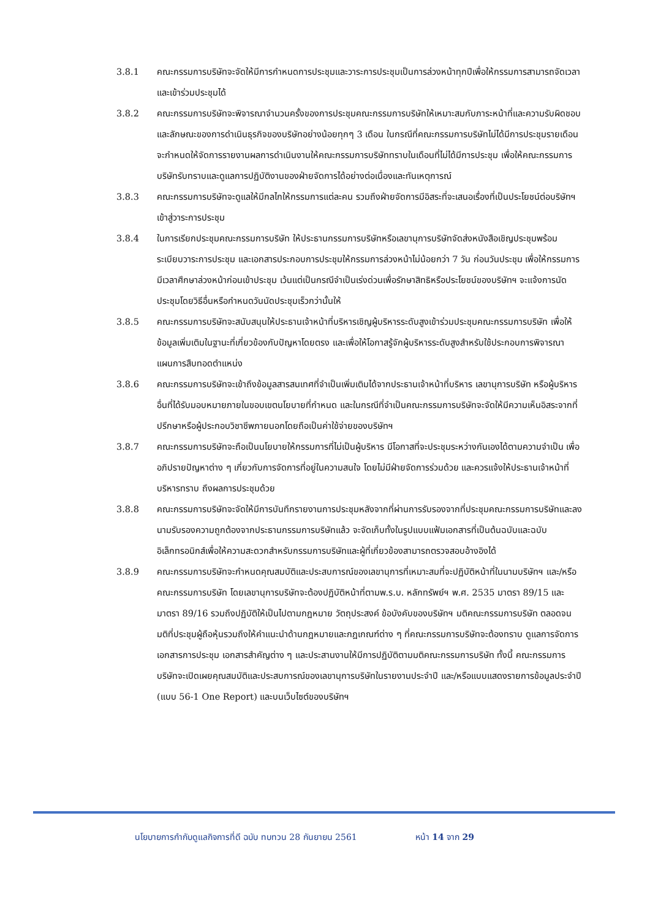3.8.1 คณะกรรมการบริษัทจะจัดให้มีการกำหนดการประชุมและวาระการประชุมเป็นการล่วงหน้าทุกปีเพื่อให้กรรมการสามารถจัดเวลาและเข้าร่วมประชุมได้
3.8.2 คณะกรรมการบริษัทจะพิจารณาจำนวนครั้งของการประชุมคณะกรรมการบริษัทให้เหมาะสมกับภาระหน้าที่และความรับผิดชอบ และลักษณะของการดำเนินธุรกิจของบริษัทอย่างน้อยทุกๆ 3 เดือน ในกรณีที่คณะกรรมการบริษัทไม่ได้มีการประชุมรายเดือน จะกำหนดให้จัดการรายงานผลการดำเนินงานให้คณะกรรมการบริษัททราบในเดือนที่ไม่ได้มีการประชุม เพื่อให้คณะกรรมการบริษัทรับทราบและดูแลการปฏิบัติงานของฝ่ายจัดการได้อย่างต่อเนื่องและทันเหตุการณ์
3.8.3 คณะกรรมการบริษัทจะดูแลให้มีกลไกให้กรรมการแต่ละคน รวมถึงฝ่ายจัดการมีอิสระที่จะเสนอเรื่องที่เป็นประโยชน์ต่อบริษัทฯ เข้าสู่วาระการประชุม
3.8.4 ในการเรียกประชุมคณะกรรมการบริษัท ให้ประธานกรรมการบริษัทหรือเลขานุการบริษัทจัดส่งหนังสือเชิญประชุมพร้อมระเบียบวาระการประชุม และเอกสารประกอบการประชุมให้กรรมการล่วงหน้าไม่น้อยกว่า 7 วัน ก่อนวันประชุม เพื่อให้กรรมการมีเวลาศึกษาล่วงหน้าก่อนเข้าประชุม เว้นแต่เป็นกรณีจำเป็นเร่งด่วนเพื่อรักษาสิทธิหรือประโยชน์ของบริษัทฯ จะแจ้งการนัดประชุมโดยวิธีอื่นหรือกำหนดวันนัดประชุมเร็วกว่านั้นให้
3.8.5 คณะกรรมการบริษัทจะสนับสนุนให้ประธานเจ้าหน้าที่บริหารเชิญผู้บริหารระดับสูงเข้าร่วมประชุมคณะกรรมการบริษัท เพื่อให้ข้อมูลเพิ่มเติมในฐานะที่เกี่ยวข้องกับปัญหาโดยตรง และเพื่อให้โอกาสรู้จักผู้บริหารระดับสูงสำหรับใช้ประกอบการพิจารณาแผนการสืบทอดตำแหน่ง
3.8.6 คณะกรรมการบริษัทจะเข้าถึงข้อมูลสารสนเทศที่จำเป็นเพิ่มเติมได้จากประธานเจ้าหน้าที่บริหาร เลขานุการบริษัท หรือผู้บริหารอื่นที่ได้รับมอบหมายภายในขอบเขตนโยบายที่กำหนด และในกรณีที่จำเป็นคณะกรรมการบริษัทจะจัดให้มีความเห็นอิสระจากที่ปรึกษาหรือผู้ประกอบวิชาชีพภายนอกโดยถือเป็นค่าใช้จ่ายของบริษัทฯ
3.8.7 คณะกรรมการบริษัทจะถือเป็นนโยบายให้กรรมการที่ไม่เป็นผู้บริหาร มีโอกาสที่จะประชุมระหว่างกันเองได้ตามความจำเป็น เพื่ออภิปรายปัญหาต่าง ๆ เกี่ยวกับการจัดการที่อยู่ในความสนใจ โดยไม่มีฝ่ายจัดการร่วมด้วย และควรแจ้งให้ประธานเจ้าหน้าที่บริหารทราบ ถึงผลการประชุมด้วย
3.8.8 คณะกรรมการบริษัทจะจัดให้มีการบันทึกรายงานการประชุมหลังจากที่ผ่านการรับรองจากที่ประชุมคณะกรรมการบริษัทและลงนามรับรองความถูกต้องจากประธานกรรมการบริษัทแล้ว จะจัดเก็บทั้งในรูปแบบแฟ้มเอกสารที่เป็นต้นฉบับและฉบับอิเล็กทรอนิกส์เพื่อให้ความสะดวกสำหรับกรรมการบริษัทและผู้ที่เกี่ยวข้องสามารถตรวจสอบอ้างอิงได้
3.8.9 คณะกรรมการบริษัทจะกำหนดคุณสมบัติและประสบการณ์ของเลขานุการที่เหมาะสมที่จะปฏิบัติหน้าที่ในนามบริษัทฯ และ/หรือ คณะกรรมการบริษัท โดยเลขานุการบริษัทจะต้องปฏิบัติหน้าที่ตามพ.ร.บ. หลักทรัพย์ฯ พ.ศ. 2535 มาตรา 89/15 และมาตรา 89/16 รวมถึงปฏิบัติให้เป็นไปตามกฎหมาย วัตถุประสงค์ ข้อบังคับของบริษัทฯ มติคณะกรรมการบริษัท ตลอดจนมติที่ประชุมผู้ถือหุ้นรวมถึงให้คำแนะนำด้านกฎหมายและกฎเกณฑ์ต่าง ๆ ที่คณะกรรมการบริษัทจะต้องทราบ ดูแลการจัดการเอกสารการประชุม เอกสารสำคัญต่าง ๆ และประสานงานให้มีการปฏิบัติตามมติคณะกรรมการบริษัท ทั้งนี้ คณะกรรมการบริษัทจะเปิดเผยคุณสมบัติและประสบการณ์ของเลขานุการบริษัทในรายงานประจำปี และ/หรือแบบแสดงรายการข้อมูลประจำปี (แบบ 56-1 One Report) และบนเว็บไซต์ของบริษัทฯ
นโยบายการกำกับดูแลกิจการที่ดี ฉบับ ทบทวน 28 กันยายน 2561 หน้า 14 จาก 29